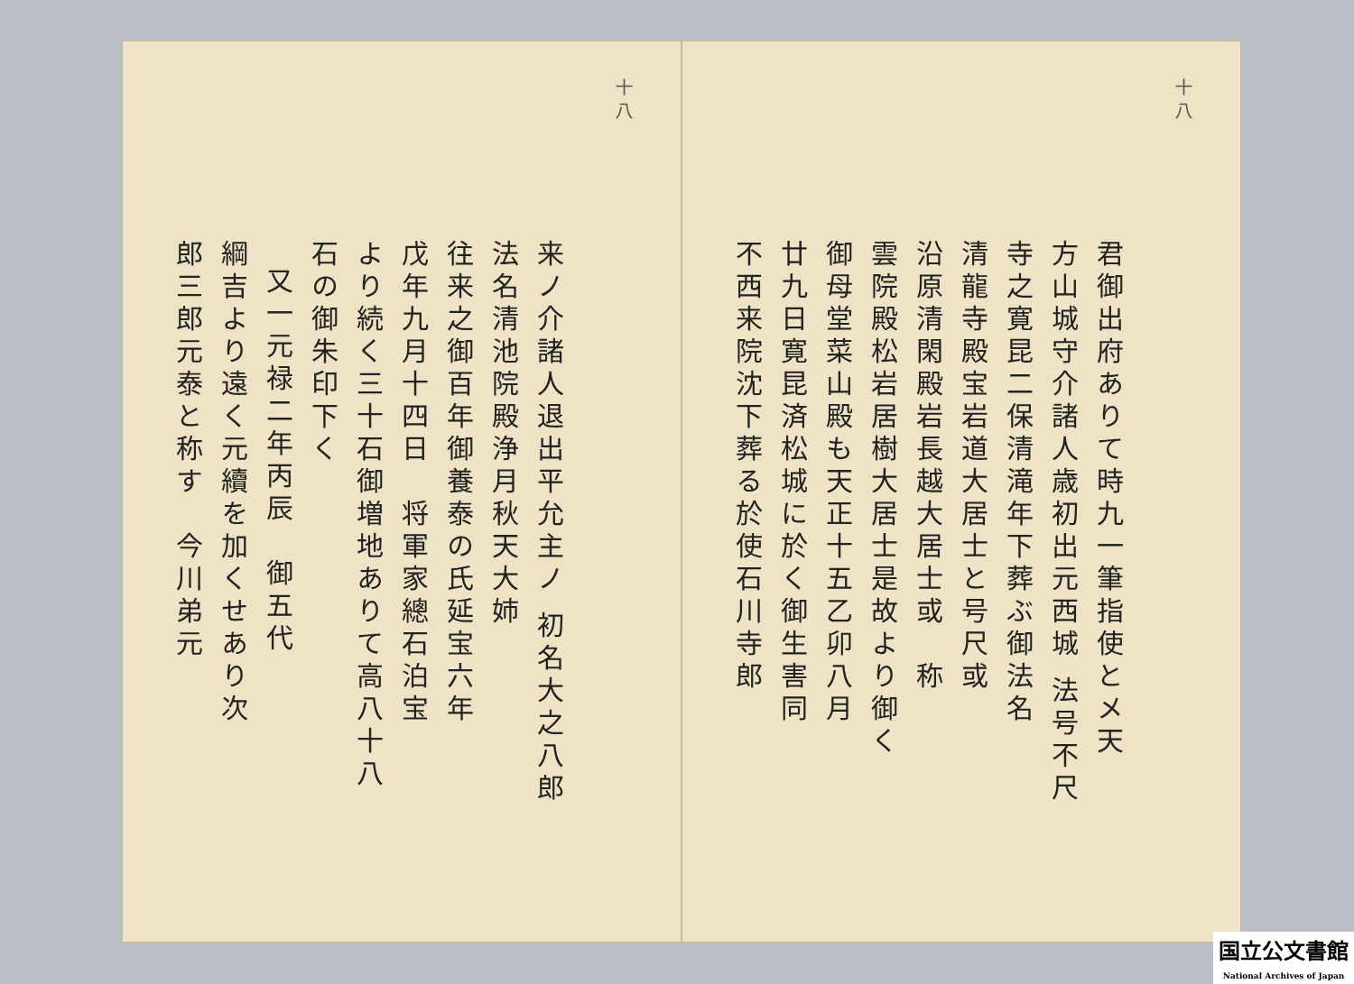十八
来ノ介諸人退出平允主ノ 初名大之八郎
法名清池院殿浄月秋天大姉
往来之御百年御養泰の氏延宝六年
戊年九月十四日　将軍家總石泊宝
より続く三十石御増地ありて高八十八
石の御朱印下く
又一元禄二年丙辰　御五代
綱吉より遠く元續を加くせあり次
郎三郎元泰と称す　今川弟元
十八
君御出府ありて時九一筆指使とメ天
方山城守介諸人歳初出元西城 法号不尺
寺之寛昆二保清滝年下葬ぶ御法名
清龍寺殿宝岩道大居士と号尺或
沿原清閑殿岩長越大居士或　称
雲院殿松岩居樹大居士是故より御く
御母堂菜山殿も天正十五乙卯八月
廿九日寛昆済松城に於く御生害同
不西来院沈下葬る於使石川寺郎
国立公文書館
National Archives of Japan